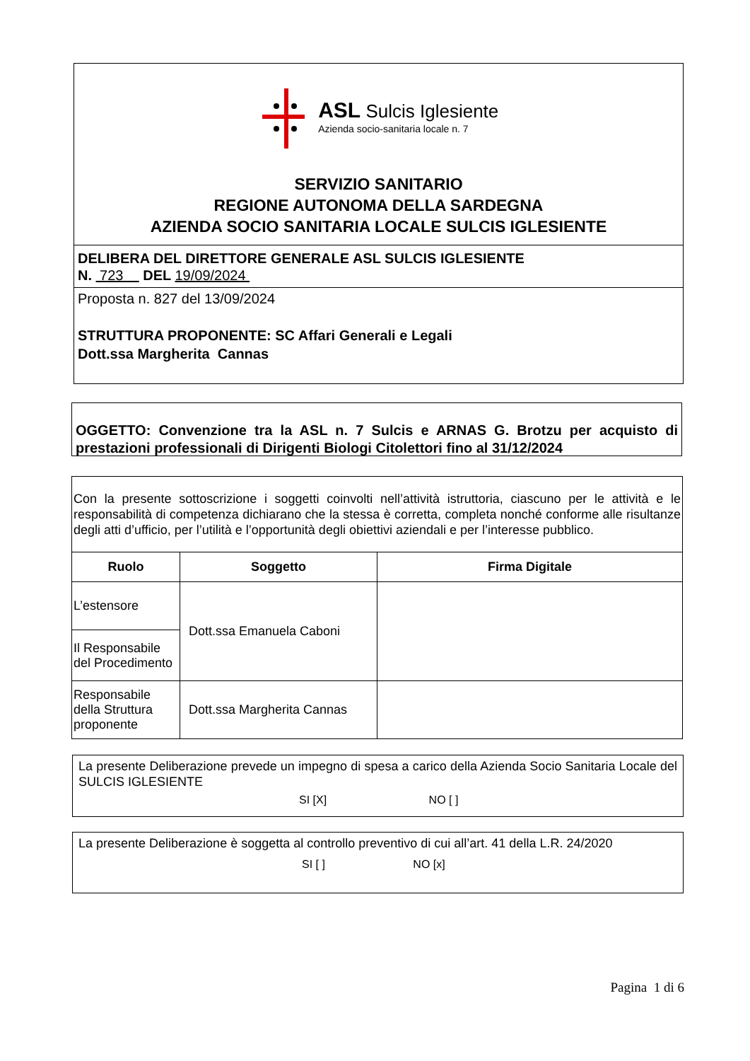ASL Sulcis Iglesiente
Azienda socio-sanitaria locale n. 7
SERVIZIO SANITARIO
REGIONE AUTONOMA DELLA SARDEGNA
AZIENDA SOCIO SANITARIA LOCALE SULCIS IGLESIENTE
DELIBERA DEL DIRETTORE GENERALE ASL SULCIS IGLESIENTE
N. 723 DEL 19/09/2024
Proposta n. 827 del 13/09/2024
STRUTTURA PROPONENTE: SC Affari Generali e Legali
Dott.ssa Margherita Cannas
OGGETTO: Convenzione tra la ASL n. 7 Sulcis e ARNAS G. Brotzu per acquisto di prestazioni professionali di Dirigenti Biologi Citolettori fino al 31/12/2024
| Con la presente sottoscrizione i soggetti coinvolti nell’attività istruttoria, ciascuno per le attività e le responsabilità di competenza dichiarano che la stessa è corretta, completa nonché conforme alle risultanze degli atti d’ufficio, per l’utilità e l’opportunità degli obiettivi aziendali e per l’interesse pubblico. | | |
| Ruolo | Soggetto | Firma Digitale |
| L’estensore | Dott.ssa Emanuela Caboni | |
| Il Responsabile del Procedimento | | |
| Responsabile della Struttura proponente | Dott.ssa Margherita Cannas | |
La presente Deliberazione prevede un impegno di spesa a carico della Azienda Socio Sanitaria Locale del SULCIS IGLESIENTE
SI [X] NO [ ]
La presente Deliberazione è soggetta al controllo preventivo di cui all’art. 41 della L.R. 24/2020
SI [ ] NO [x]
Pagina 1 di 6